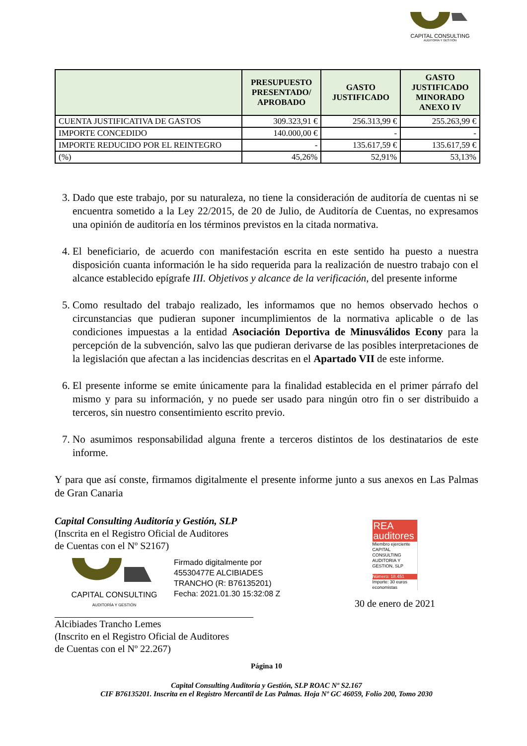CAPITAL CONSULTING
AUDITORÍA Y GESTIÓN
| | PRESUPUESTO PRESENTADO/ APROBADO | GASTO JUSTIFICADO | GASTO JUSTIFICADO MINORADO ANEXO IV |
| --- | --- | --- | --- |
| CUENTA JUSTIFICATIVA DE GASTOS | 309.323,91 € | 256.313,99 € | 255.263,99 € |
| IMPORTE CONCEDIDO | 140.000,00 € | - | - |
| IMPORTE REDUCIDO POR EL REINTEGRO | - | 135.617,59 € | 135.617,59 € |
| (%) | 45,26% | 52,91% | 53,13% |
3. Dado que este trabajo, por su naturaleza, no tiene la consideración de auditoría de cuentas ni se encuentra sometido a la Ley 22/2015, de 20 de Julio, de Auditoría de Cuentas, no expresamos una opinión de auditoría en los términos previstos en la citada normativa.
4. El beneficiario, de acuerdo con manifestación escrita en este sentido ha puesto a nuestra disposición cuanta información le ha sido requerida para la realización de nuestro trabajo con el alcance establecido epígrafe III. Objetivos y alcance de la verificación, del presente informe
5. Como resultado del trabajo realizado, les informamos que no hemos observado hechos o circunstancias que pudieran suponer incumplimientos de la normativa aplicable o de las condiciones impuestas a la entidad Asociación Deportiva de Minusválidos Econy para la percepción de la subvención, salvo las que pudieran derivarse de las posibles interpretaciones de la legislación que afectan a las incidencias descritas en el Apartado VII de este informe.
6. El presente informe se emite únicamente para la finalidad establecida en el primer párrafo del mismo y para su información, y no puede ser usado para ningún otro fin o ser distribuido a terceros, sin nuestro consentimiento escrito previo.
7. No asumimos responsabilidad alguna frente a terceros distintos de los destinatarios de este informe.
Y para que así conste, firmamos digitalmente el presente informe junto a sus anexos en Las Palmas de Gran Canaria
Capital Consulting Auditoría y Gestión, SLP
(Inscrita en el Registro Oficial de Auditores
de Cuentas con el Nº S2167)
CAPITAL CONSULTING
AUDITORÍA Y GESTIÓN
Firmado digitalmente por
45530477E ALCIBIADES
TRANCHO (R: B76135201)
Fecha: 2021.01.30 15:32:08 Z
Alcibiades Trancho Lemes
(Inscrito en el Registro Oficial de Auditores
de Cuentas con el Nº 22.267)
REA auditores
Miembro ejerciente
CAPITAL CONSULTING AUDITORIA Y GESTION, SLP
Número: 18.451
Importe: 30 euros
economistas
30 de enero de 2021
Página 10
Capital Consulting Auditoría y Gestión, SLP ROAC Nº S2.167
CIF B76135201. Inscrita en el Registro Mercantil de Las Palmas. Hoja Nº GC 46059, Folio 200, Tomo 2030